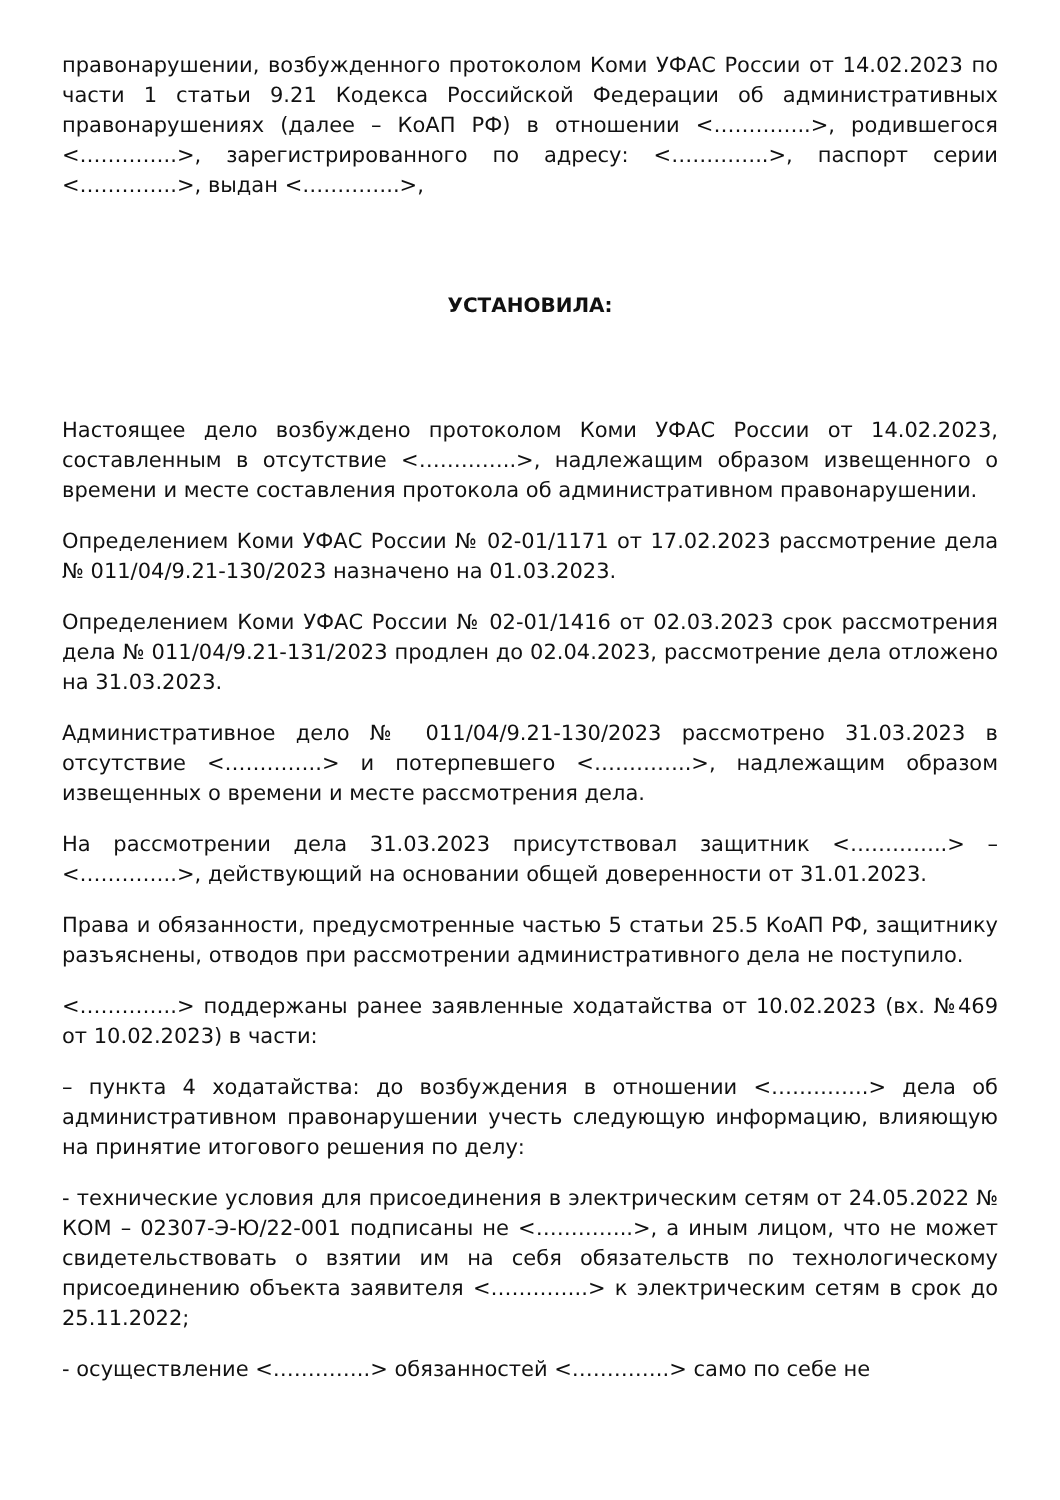правонарушении, возбужденного протоколом Коми УФАС России от 14.02.2023 по части 1 статьи 9.21 Кодекса Российской Федерации об административных правонарушениях (далее – КоАП РФ) в отношении <…………..>, родившегося <…………..>, зарегистрированного по адресу: <…………..>, паспорт серии <…………..>, выдан <…………..>,
УСТАНОВИЛА:
Настоящее дело возбуждено протоколом Коми УФАС России от 14.02.2023, составленным в отсутствие <…………..>, надлежащим образом извещенного о времени и месте составления протокола об административном правонарушении.
Определением Коми УФАС России № 02-01/1171 от 17.02.2023 рассмотрение дела № 011/04/9.21-130/2023 назначено на 01.03.2023.
Определением Коми УФАС России № 02-01/1416 от 02.03.2023 срок рассмотрения дела № 011/04/9.21-131/2023 продлен до 02.04.2023, рассмотрение дела отложено на 31.03.2023.
Административное дело № 011/04/9.21-130/2023 рассмотрено 31.03.2023 в отсутствие <…………..> и потерпевшего <…………..>, надлежащим образом извещенных о времени и месте рассмотрения дела.
На рассмотрении дела 31.03.2023 присутствовал защитник <…………..> – <…………..>, действующий на основании общей доверенности от 31.01.2023.
Права и обязанности, предусмотренные частью 5 статьи 25.5 КоАП РФ, защитнику разъяснены, отводов при рассмотрении административного дела не поступило.
<…………..> поддержаны ранее заявленные ходатайства от 10.02.2023 (вх. №469 от 10.02.2023) в части:
– пункта 4 ходатайства: до возбуждения в отношении <…………..> дела об административном правонарушении учесть следующую информацию, влияющую на принятие итогового решения по делу:
- технические условия для присоединения в электрическим сетям от 24.05.2022 № КОМ – 02307-Э-Ю/22-001 подписаны не <…………..>, а иным лицом, что не может свидетельствовать о взятии им на себя обязательств по технологическому присоединению объекта заявителя <…………..> к электрическим сетям в срок до 25.11.2022;
- осуществление <…………..> обязанностей <…………..> само по себе не